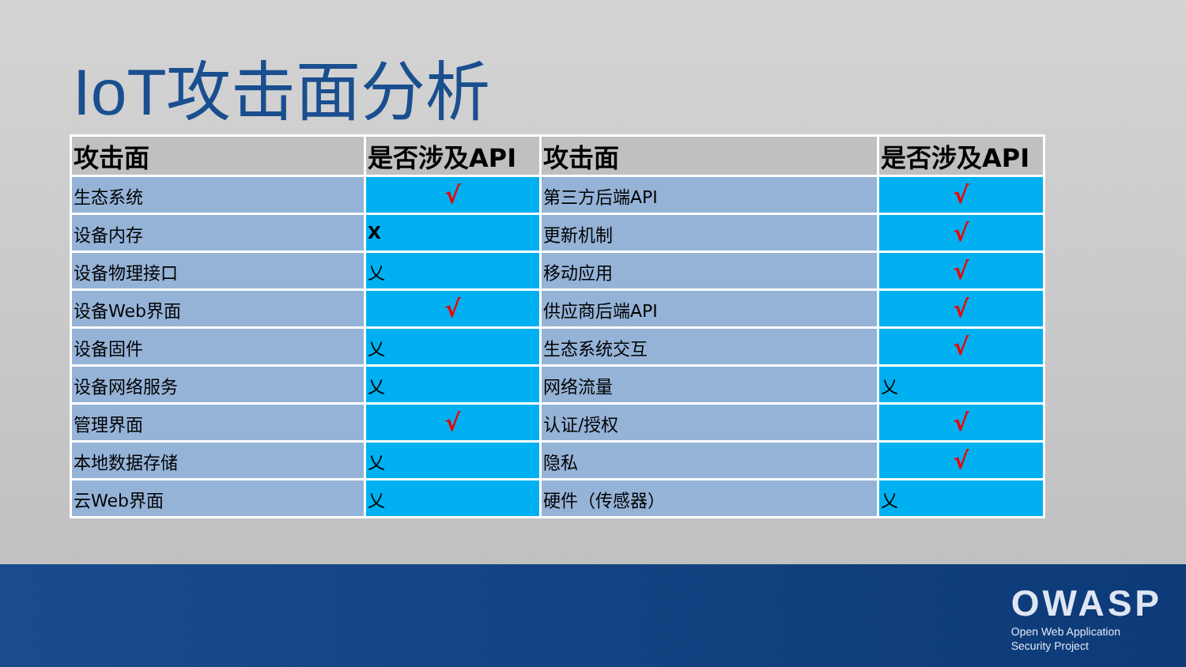IoT攻击面分析
| 攻击面 | 是否涉及API | 攻击面 | 是否涉及API |
| --- | --- | --- | --- |
| 生态系统 | √ | 第三方后端API | √ |
| 设备内存 | X | 更新机制 | √ |
| 设备物理接口 | 乂 | 移动应用 | √ |
| 设备Web界面 | √ | 供应商后端API | √ |
| 设备固件 | 乂 | 生态系统交互 | √ |
| 设备网络服务 | 乂 | 网络流量 | 乂 |
| 管理界面 | √ | 认证/授权 | √ |
| 本地数据存储 | 乂 | 隐私 | √ |
| 云Web界面 | 乂 | 硬件（传感器） | 乂 |
OWASP
Open Web Application
Security Project